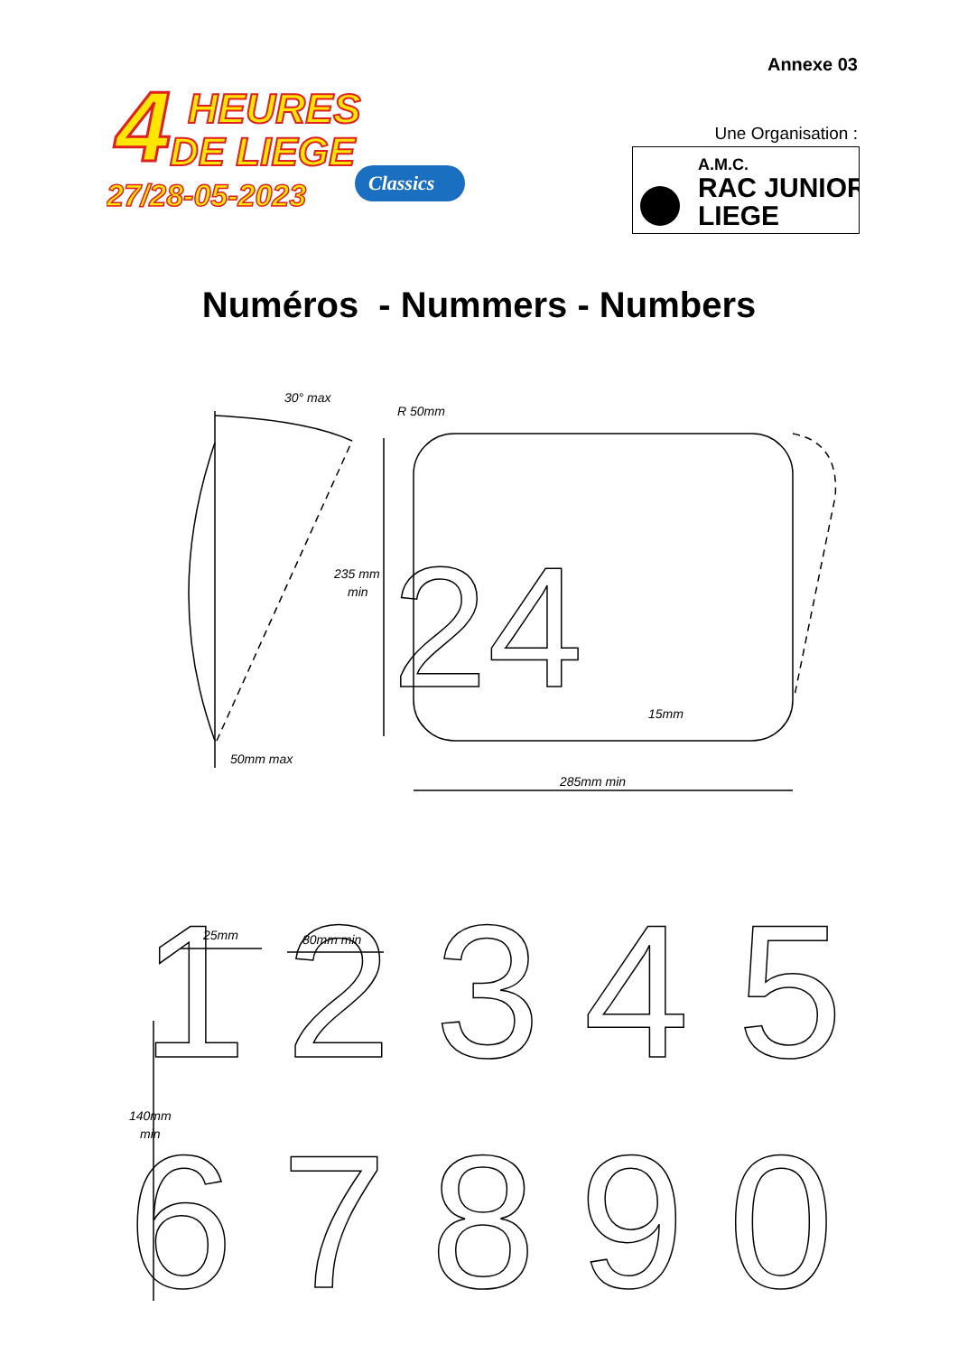Annexe 03
4
HEURES
DE LIEGE
27/28-05-2023
Classics
Une Organisation :
A.M.C.
RAC JUNIOR
LIEGE
Numéros - Nummers - Numbers
30° max
R 50mm
235 mm
min
15mm
50mm max
285mm min
25mm
80mm min
140mm
min
24
1
2
3
4
5
6
7
8
9
0